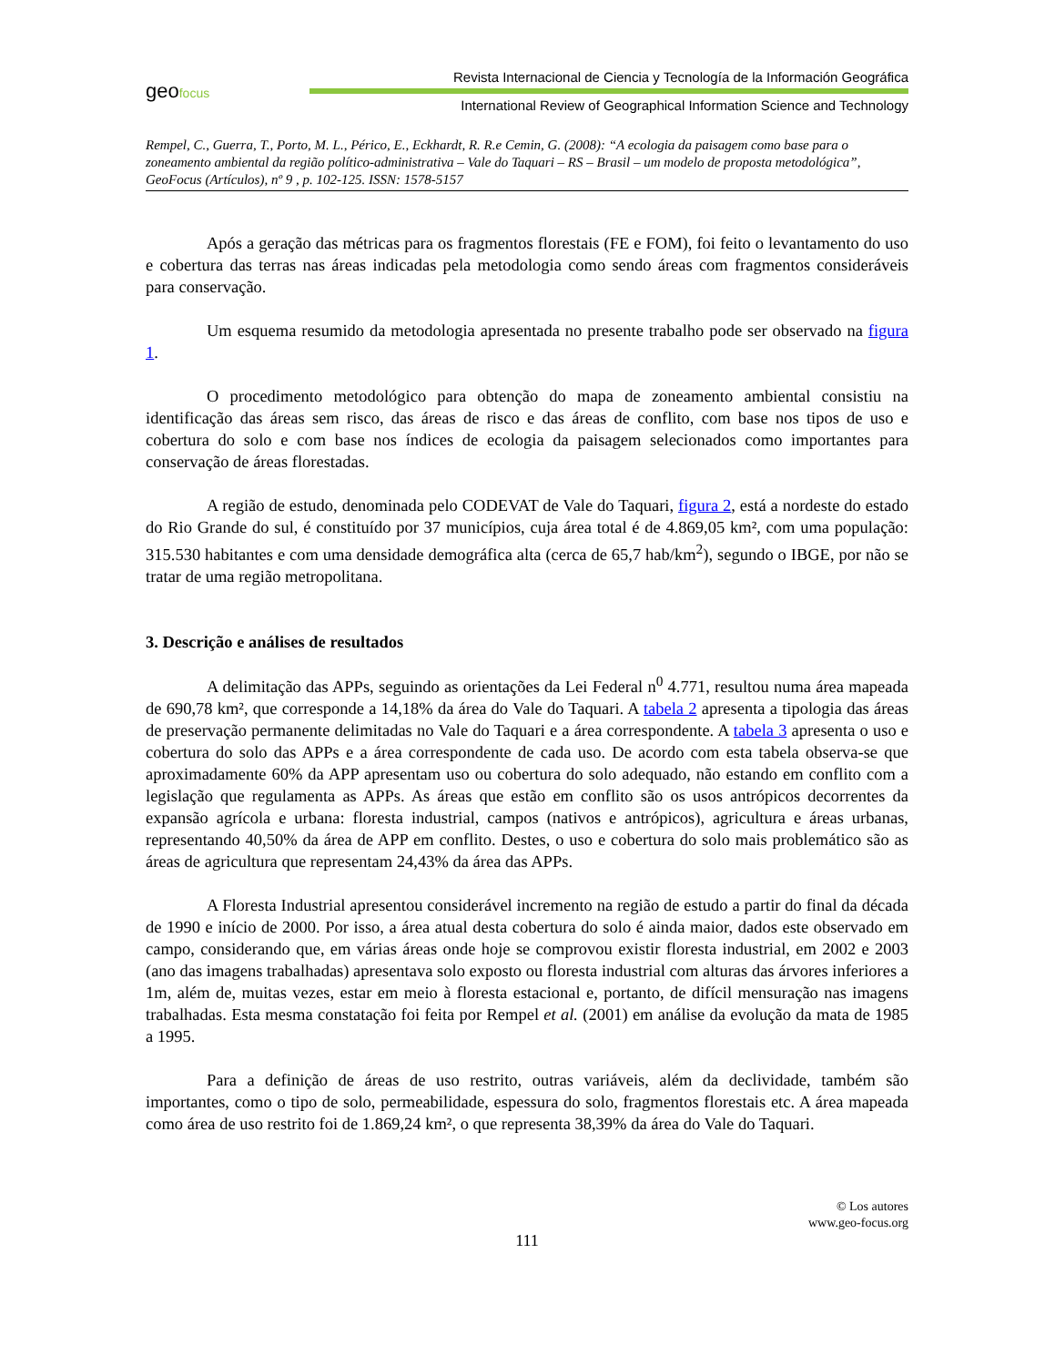geofocus
Revista Internacional de Ciencia y Tecnología de la Información Geográfica
International Review of Geographical Information Science and Technology
Rempel, C., Guerra, T., Porto, M. L., Périco, E., Eckhardt, R. R.e Cemin, G. (2008): “A ecologia da paisagem como base para o zoneamento ambiental da região político-administrativa – Vale do Taquari – RS – Brasil – um modelo de proposta metodológica”, GeoFocus (Artículos), nº 9 , p. 102-125. ISSN: 1578-5157
Após a geração das métricas para os fragmentos florestais (FE e FOM), foi feito o levantamento do uso e cobertura das terras nas áreas indicadas pela metodologia como sendo áreas com fragmentos consideráveis para conservação.
Um esquema resumido da metodologia apresentada no presente trabalho pode ser observado na figura 1.
O procedimento metodológico para obtenção do mapa de zoneamento ambiental consistiu na identificação das áreas sem risco, das áreas de risco e das áreas de conflito, com base nos tipos de uso e cobertura do solo e com base nos índices de ecologia da paisagem selecionados como importantes para conservação de áreas florestadas.
A região de estudo, denominada pelo CODEVAT de Vale do Taquari, figura 2, está a nordeste do estado do Rio Grande do sul, é constituído por 37 municípios, cuja área total é de 4.869,05 km², com uma população: 315.530 habitantes e com uma densidade demográfica alta (cerca de 65,7 hab/km<sup>2</sup>), segundo o IBGE, por não se tratar de uma região metropolitana.
3. Descrição e análises de resultados
A delimitação das APPs, seguindo as orientações da Lei Federal n<sup>0</sup> 4.771, resultou numa área mapeada de 690,78 km², que corresponde a 14,18% da área do Vale do Taquari. A tabela 2 apresenta a tipologia das áreas de preservação permanente delimitadas no Vale do Taquari e a área correspondente. A tabela 3 apresenta o uso e cobertura do solo das APPs e a área correspondente de cada uso. De acordo com esta tabela observa-se que aproximadamente 60% da APP apresentam uso ou cobertura do solo adequado, não estando em conflito com a legislação que regulamenta as APPs. As áreas que estão em conflito são os usos antrópicos decorrentes da expansão agrícola e urbana: floresta industrial, campos (nativos e antrópicos), agricultura e áreas urbanas, representando 40,50% da área de APP em conflito. Destes, o uso e cobertura do solo mais problemático são as áreas de agricultura que representam 24,43% da área das APPs.
A Floresta Industrial apresentou considerável incremento na região de estudo a partir do final da década de 1990 e início de 2000. Por isso, a área atual desta cobertura do solo é ainda maior, dados este observado em campo, considerando que, em várias áreas onde hoje se comprovou existir floresta industrial, em 2002 e 2003 (ano das imagens trabalhadas) apresentava solo exposto ou floresta industrial com alturas das árvores inferiores a 1m, além de, muitas vezes, estar em meio à floresta estacional e, portanto, de difícil mensuração nas imagens trabalhadas. Esta mesma constatação foi feita por Rempel et al. (2001) em análise da evolução da mata de 1985 a 1995.
Para a definição de áreas de uso restrito, outras variáveis, além da declividade, também são importantes, como o tipo de solo, permeabilidade, espessura do solo, fragmentos florestais etc. A área mapeada como área de uso restrito foi de 1.869,24 km², o que representa 38,39% da área do Vale do Taquari.
© Los autores
www.geo-focus.org
111